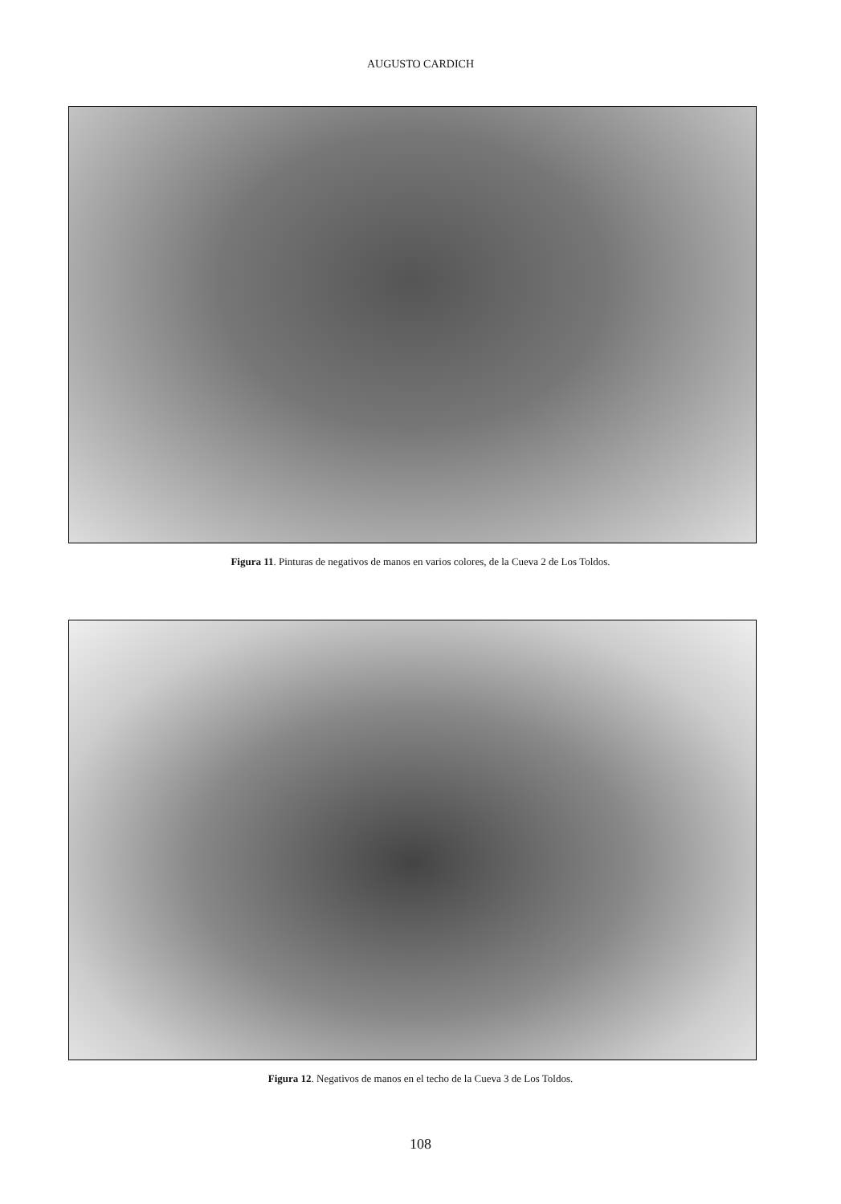AUGUSTO CARDICH
Figura 11. Pinturas de negativos de manos en varios colores, de la Cueva 2 de Los Toldos.
Figura 12. Negativos de manos en el techo de la Cueva 3 de Los Toldos.
108